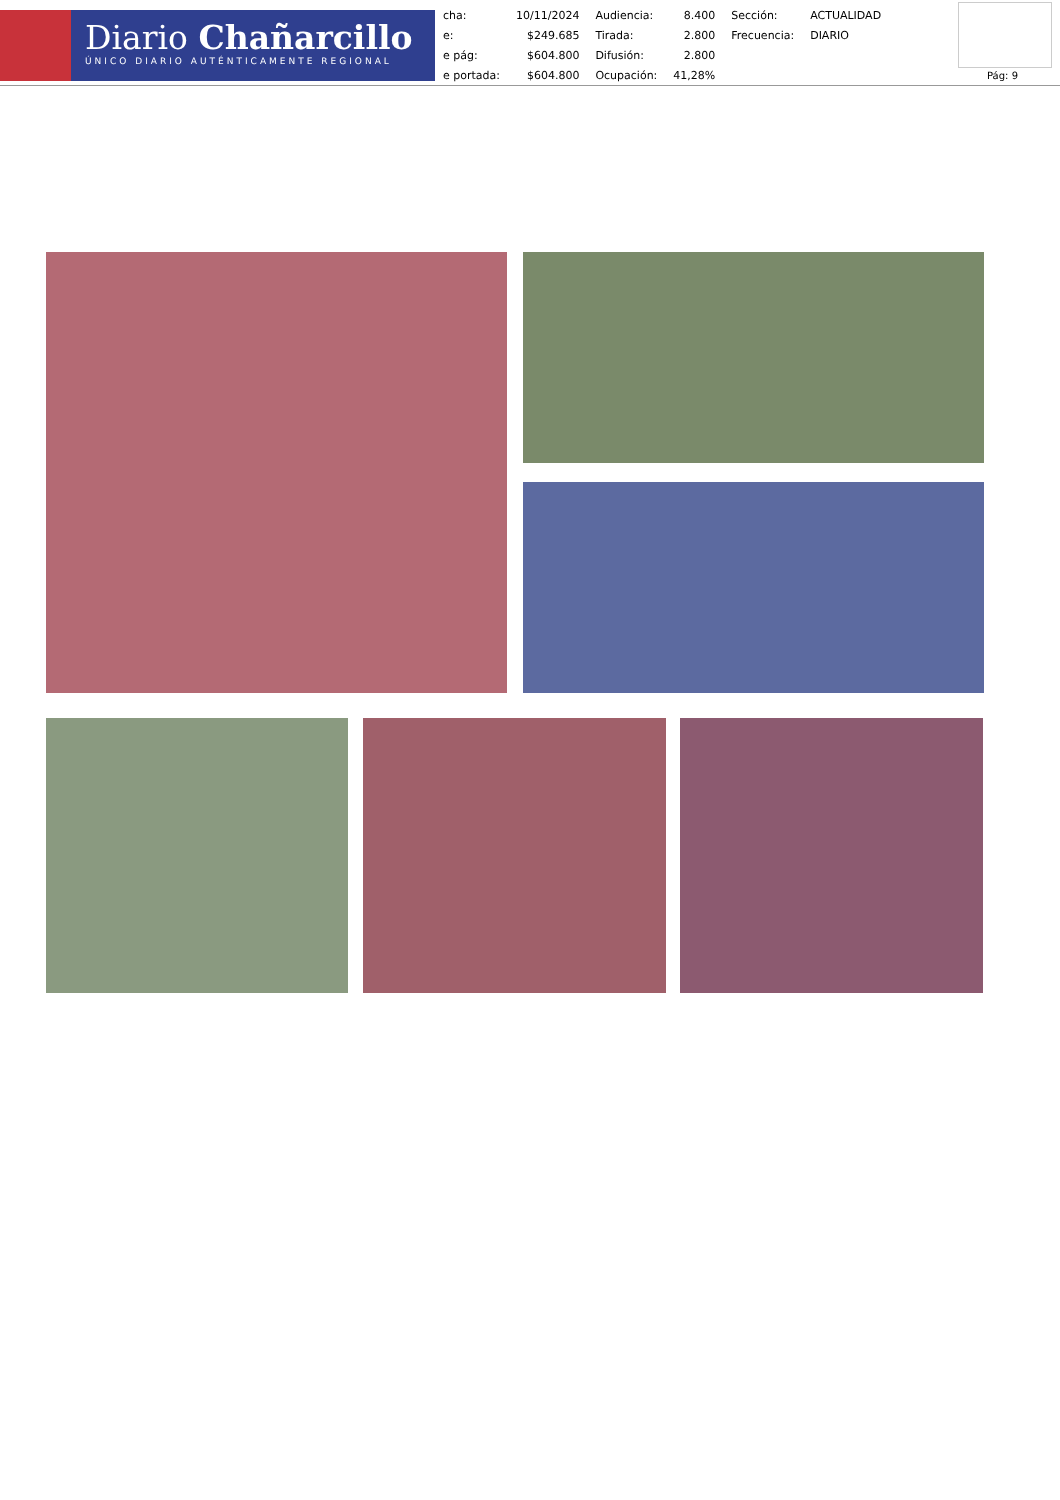Diario Chañarcillo
ÚNICO DIARIO AUTÉNTICAMENTE REGIONAL
| cha: | 10/11/2024 | Audiencia: | 8.400 | Sección: | ACTUALIDAD |
| e: | $249.685 | Tirada: | 2.800 | Frecuencia: | DIARIO |
| e pág: | $604.800 | Difusión: | 2.800 | | |
| e portada: | $604.800 | Ocupación: | 41,28% | | |
Pág: 9